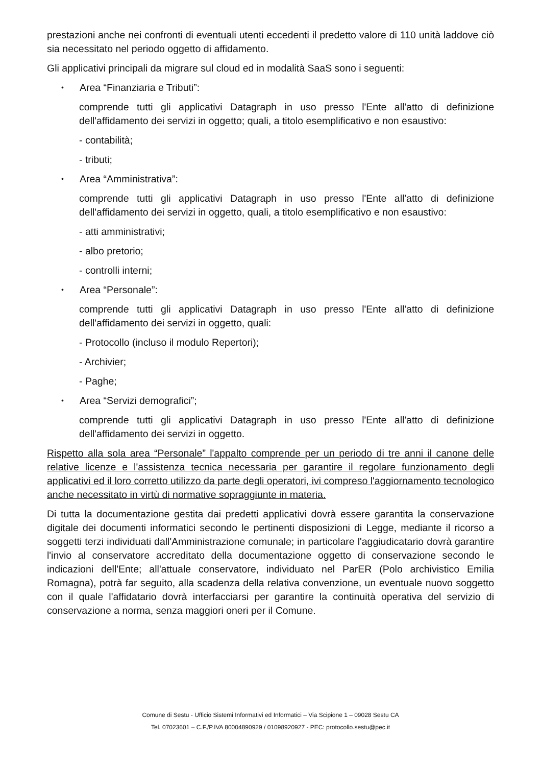prestazioni anche nei confronti di eventuali utenti eccedenti il predetto valore di 110 unità laddove ciò sia necessitato nel periodo oggetto di affidamento.
Gli applicativi principali da migrare sul cloud ed in modalità SaaS sono i seguenti:
• Area “Finanziaria e Tributi”:
comprende tutti gli applicativi Datagraph in uso presso l'Ente all'atto di definizione dell'affidamento dei servizi in oggetto; quali, a titolo esemplificativo e non esaustivo:
- contabilità;
- tributi;
• Area “Amministrativa”:
comprende tutti gli applicativi Datagraph in uso presso l'Ente all'atto di definizione dell'affidamento dei servizi in oggetto, quali, a titolo esemplificativo e non esaustivo:
- atti amministrativi;
- albo pretorio;
- controlli interni;
• Area “Personale”:
comprende tutti gli applicativi Datagraph in uso presso l'Ente all'atto di definizione dell'affidamento dei servizi in oggetto, quali:
- Protocollo (incluso il modulo Repertori);
- Archivier;
- Paghe;
• Area “Servizi demografici”;
comprende tutti gli applicativi Datagraph in uso presso l'Ente all'atto di definizione dell'affidamento dei servizi in oggetto.
Rispetto alla sola area “Personale” l'appalto comprende per un periodo di tre anni il canone delle relative licenze e l'assistenza tecnica necessaria per garantire il regolare funzionamento degli applicativi ed il loro corretto utilizzo da parte degli operatori, ivi compreso l'aggiornamento tecnologico anche necessitato in virtù di normative sopraggiunte in materia.
Di tutta la documentazione gestita dai predetti applicativi dovrà essere garantita la conservazione digitale dei documenti informatici secondo le pertinenti disposizioni di Legge, mediante il ricorso a soggetti terzi individuati dall'Amministrazione comunale; in particolare l'aggiudicatario dovrà garantire l'invio al conservatore accreditato della documentazione oggetto di conservazione secondo le indicazioni dell'Ente; all'attuale conservatore, individuato nel ParER (Polo archivistico Emilia Romagna), potrà far seguito, alla scadenza della relativa convenzione, un eventuale nuovo soggetto con il quale l'affidatario dovrà interfacciarsi per garantire la continuità operativa del servizio di conservazione a norma, senza maggiori oneri per il Comune.
Comune di Sestu - Ufficio Sistemi Informativi ed Informatici – Via Scipione 1 – 09028 Sestu CA
Tel. 07023601 – C.F./P.IVA 80004890929 / 01098920927 - PEC: protocollo.sestu@pec.it